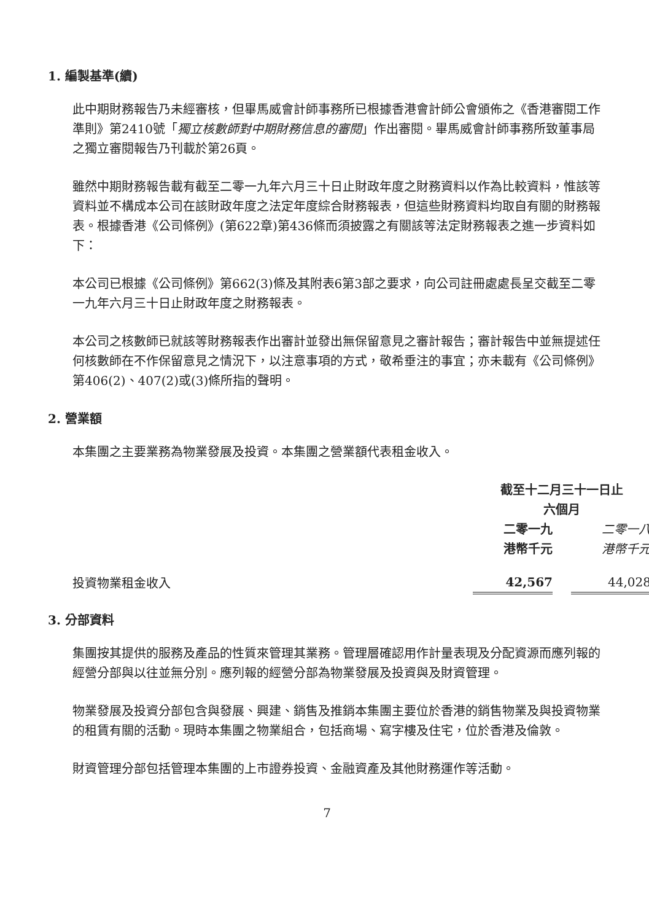1. 編製基準(續)
此中期財務報告乃未經審核，但畢馬威會計師事務所已根據香港會計師公會頒佈之《香港審閱工作準則》第2410號「獨立核數師對中期財務信息的審閱」作出審閱。畢馬威會計師事務所致董事局之獨立審閱報告乃刊載於第26頁。
雖然中期財務報告載有截至二零一九年六月三十日止財政年度之財務資料以作為比較資料，惟該等資料並不構成本公司在該財政年度之法定年度綜合財務報表，但這些財務資料均取自有關的財務報表。根據香港《公司條例》(第622章)第436條而須披露之有關該等法定財務報表之進一步資料如下：
本公司已根據《公司條例》第662(3)條及其附表6第3部之要求，向公司註冊處處長呈交截至二零一九年六月三十日止財政年度之財務報表。
本公司之核數師已就該等財務報表作出審計並發出無保留意見之審計報告；審計報告中並無提述任何核數師在不作保留意見之情況下，以注意事項的方式，敬希垂注的事宜；亦未載有《公司條例》第406(2)、407(2)或(3)條所指的聲明。
2. 營業額
本集團之主要業務為物業發展及投資。本集團之營業額代表租金收入。
| | 截至十二月三十一日止 六個月 | | |
| | 二零一九 港幣千元 | | 二零一八 港幣千元 |
| 投資物業租金收入 | 42,567 | | 44,028 |
3. 分部資料
集團按其提供的服務及產品的性質來管理其業務。管理層確認用作計量表現及分配資源而應列報的經營分部與以往並無分別。應列報的經營分部為物業發展及投資與及財資管理。
物業發展及投資分部包含與發展、興建、銷售及推銷本集團主要位於香港的銷售物業及與投資物業的租賃有關的活動。現時本集團之物業組合，包括商場、寫字樓及住宅，位於香港及倫敦。
財資管理分部包括管理本集團的上市證券投資、金融資產及其他財務運作等活動。
7